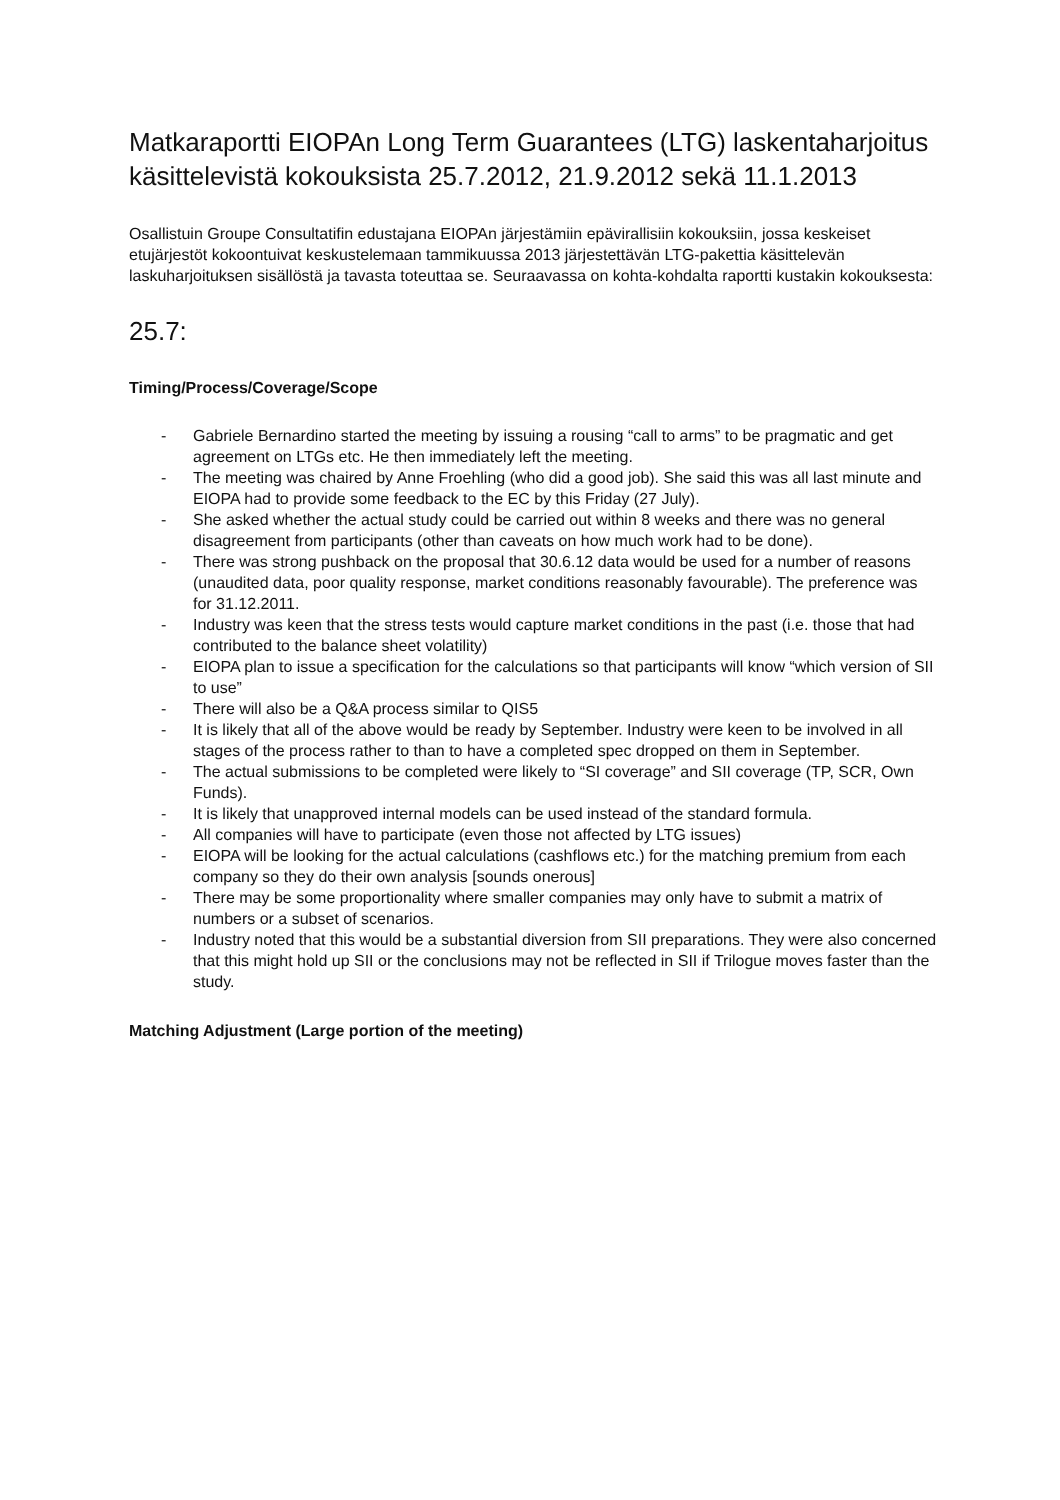Matkaraportti EIOPAn Long Term Guarantees (LTG) laskentaharjoitus käsittelevistä kokouksista 25.7.2012, 21.9.2012 sekä 11.1.2013
Osallistuin Groupe Consultatifin edustajana EIOPAn järjestämiin epävirallisiin kokouksiin, jossa keskeiset etujärjestöt kokoontuivat keskustelemaan tammikuussa 2013 järjestettävän LTG-pakettia käsittelevän laskuharjoituksen sisällöstä ja tavasta toteuttaa se. Seuraavassa on kohta-kohdalta raportti kustakin kokouksesta:
25.7:
Timing/Process/Coverage/Scope
- Gabriele Bernardino started the meeting by issuing a rousing “call to arms” to be pragmatic and get agreement on LTGs etc. He then immediately left the meeting.
- The meeting was chaired by Anne Froehling (who did a good job). She said this was all last minute and EIOPA had to provide some feedback to the EC by this Friday (27 July).
- She asked whether the actual study could be carried out within 8 weeks and there was no general disagreement from participants (other than caveats on how much work had to be done).
- There was strong pushback on the proposal that 30.6.12 data would be used for a number of reasons (unaudited data, poor quality response, market conditions reasonably favourable). The preference was for 31.12.2011.
- Industry was keen that the stress tests would capture market conditions in the past (i.e. those that had contributed to the balance sheet volatility)
- EIOPA plan to issue a specification for the calculations so that participants will know “which version of SII to use”
- There will also be a Q&A process similar to QIS5
- It is likely that all of the above would be ready by September. Industry were keen to be involved in all stages of the process rather to than to have a completed spec dropped on them in September.
- The actual submissions to be completed were likely to “SI coverage” and SII coverage (TP, SCR, Own Funds).
- It is likely that unapproved internal models can be used instead of the standard formula.
- All companies will have to participate (even those not affected by LTG issues)
- EIOPA will be looking for the actual calculations (cashflows etc.) for the matching premium from each company so they do their own analysis [sounds onerous]
- There may be some proportionality where smaller companies may only have to submit a matrix of numbers or a subset of scenarios.
- Industry noted that this would be a substantial diversion from SII preparations. They were also concerned that this might hold up SII or the conclusions may not be reflected in SII if Trilogue moves faster than the study.
Matching Adjustment (Large portion of the meeting)